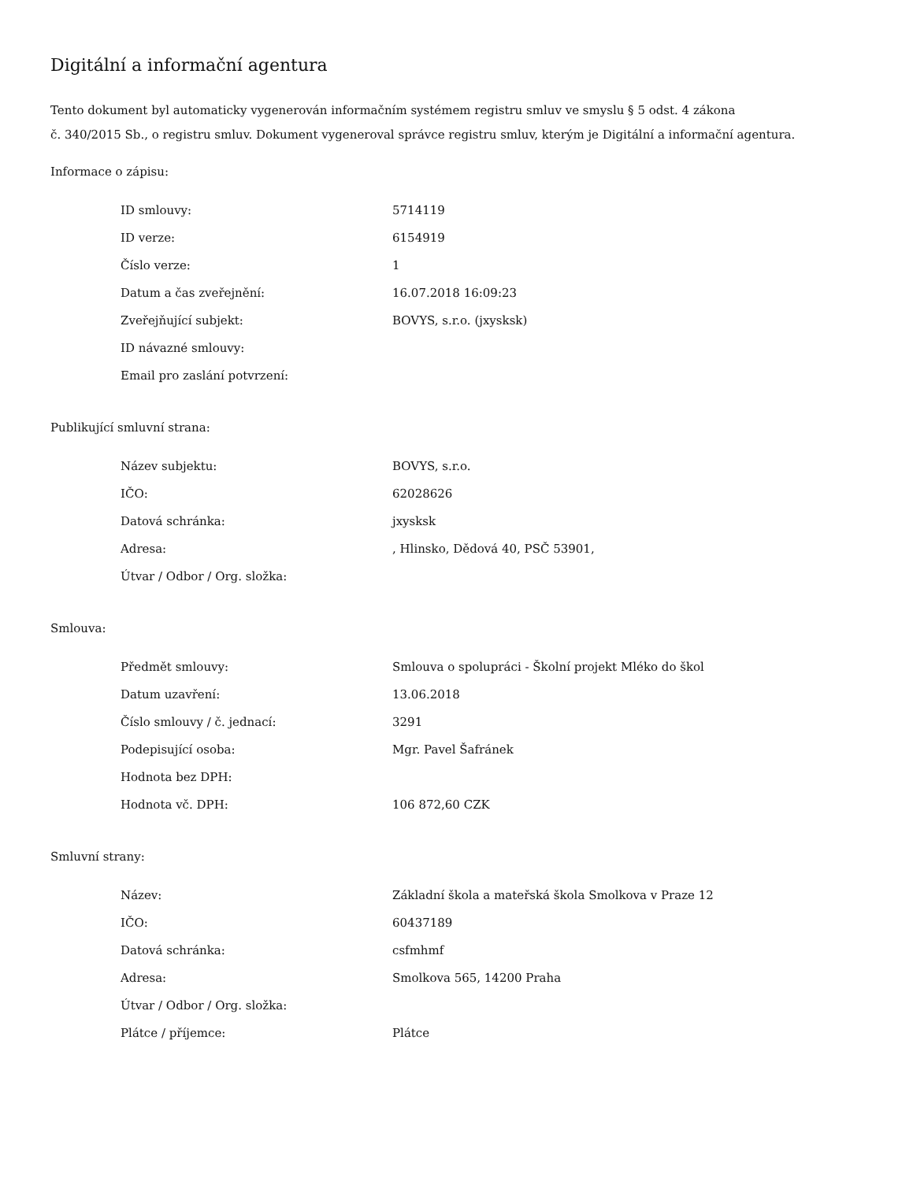Digitální a informační agentura
Tento dokument byl automaticky vygenerován informačním systémem registru smluv ve smyslu § 5 odst. 4 zákona
č. 340/2015 Sb., o registru smluv. Dokument vygeneroval správce registru smluv, kterým je Digitální a informační agentura.
Informace o zápisu:
| ID smlouvy: | 5714119 |
| ID verze: | 6154919 |
| Číslo verze: | 1 |
| Datum a čas zveřejnění: | 16.07.2018 16:09:23 |
| Zveřejňující subjekt: | BOVYS, s.r.o. (jxysksk) |
| ID návazné smlouvy: | |
| Email pro zaslání potvrzení: | |
Publikující smluvní strana:
| Název subjektu: | BOVYS, s.r.o. |
| IČO: | 62028626 |
| Datová schránka: | jxysksk |
| Adresa: | , Hlinsko, Dědová 40, PSČ 53901, |
| Útvar / Odbor / Org. složka: | |
Smlouva:
| Předmět smlouvy: | Smlouva o spolupráci - Školní projekt Mléko do škol |
| Datum uzavření: | 13.06.2018 |
| Číslo smlouvy / č. jednací: | 3291 |
| Podepisující osoba: | Mgr. Pavel Šafránek |
| Hodnota bez DPH: | |
| Hodnota vč. DPH: | 106 872,60 CZK |
Smluvní strany:
| Název: | Základní škola a mateřská škola Smolkova v Praze 12 |
| IČO: | 60437189 |
| Datová schránka: | csfmhmf |
| Adresa: | Smolkova 565, 14200 Praha |
| Útvar / Odbor / Org. složka: | |
| Plátce / příjemce: | Plátce |